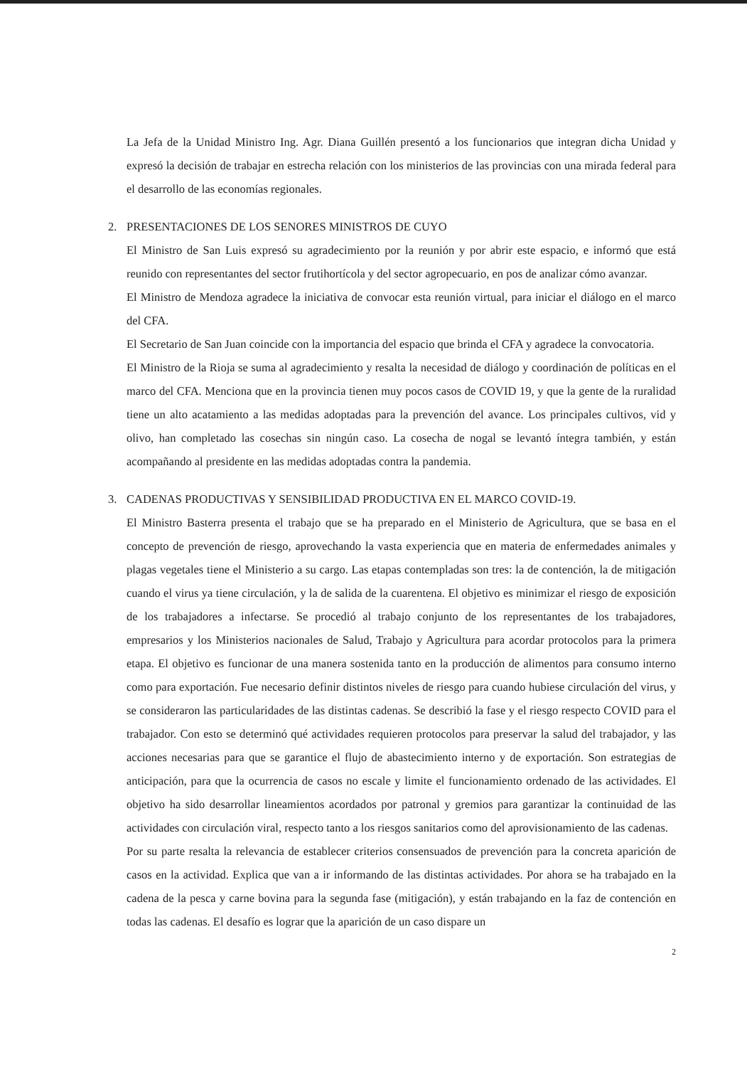La Jefa de la Unidad Ministro Ing. Agr. Diana Guillén presentó a los funcionarios que integran dicha Unidad y expresó la decisión de trabajar en estrecha relación con los ministerios de las provincias con una mirada federal para el desarrollo de las economías regionales.
2. PRESENTACIONES DE LOS SENORES MINISTROS DE CUYO
El Ministro de San Luis expresó su agradecimiento por la reunión y por abrir este espacio, e informó que está reunido con representantes del sector frutihortícola y del sector agropecuario, en pos de analizar cómo avanzar.
El Ministro de Mendoza agradece la iniciativa de convocar esta reunión virtual, para iniciar el diálogo en el marco del CFA.
El Secretario de San Juan coincide con la importancia del espacio que brinda el CFA y agradece la convocatoria.
El Ministro de la Rioja se suma al agradecimiento y resalta la necesidad de diálogo y coordinación de políticas en el marco del CFA. Menciona que en la provincia tienen muy pocos casos de COVID 19, y que la gente de la ruralidad tiene un alto acatamiento a las medidas adoptadas para la prevención del avance. Los principales cultivos, vid y olivo, han completado las cosechas sin ningún caso. La cosecha de nogal se levantó íntegra también, y están acompañando al presidente en las medidas adoptadas contra la pandemia.
3. CADENAS PRODUCTIVAS Y SENSIBILIDAD PRODUCTIVA EN EL MARCO COVID-19.
El Ministro Basterra presenta el trabajo que se ha preparado en el Ministerio de Agricultura, que se basa en el concepto de prevención de riesgo, aprovechando la vasta experiencia que en materia de enfermedades animales y plagas vegetales tiene el Ministerio a su cargo. Las etapas contempladas son tres: la de contención, la de mitigación cuando el virus ya tiene circulación, y la de salida de la cuarentena. El objetivo es minimizar el riesgo de exposición de los trabajadores a infectarse. Se procedió al trabajo conjunto de los representantes de los trabajadores, empresarios y los Ministerios nacionales de Salud, Trabajo y Agricultura para acordar protocolos para la primera etapa. El objetivo es funcionar de una manera sostenida tanto en la producción de alimentos para consumo interno como para exportación. Fue necesario definir distintos niveles de riesgo para cuando hubiese circulación del virus, y se consideraron las particularidades de las distintas cadenas. Se describió la fase y el riesgo respecto COVID para el trabajador. Con esto se determinó qué actividades requieren protocolos para preservar la salud del trabajador, y las acciones necesarias para que se garantice el flujo de abastecimiento interno y de exportación. Son estrategias de anticipación, para que la ocurrencia de casos no escale y limite el funcionamiento ordenado de las actividades. El objetivo ha sido desarrollar lineamientos acordados por patronal y gremios para garantizar la continuidad de las actividades con circulación viral, respecto tanto a los riesgos sanitarios como del aprovisionamiento de las cadenas.
Por su parte resalta la relevancia de establecer criterios consensuados de prevención para la concreta aparición de casos en la actividad. Explica que van a ir informando de las distintas actividades. Por ahora se ha trabajado en la cadena de la pesca y carne bovina para la segunda fase (mitigación), y están trabajando en la faz de contención en todas las cadenas. El desafío es lograr que la aparición de un caso dispare un
2